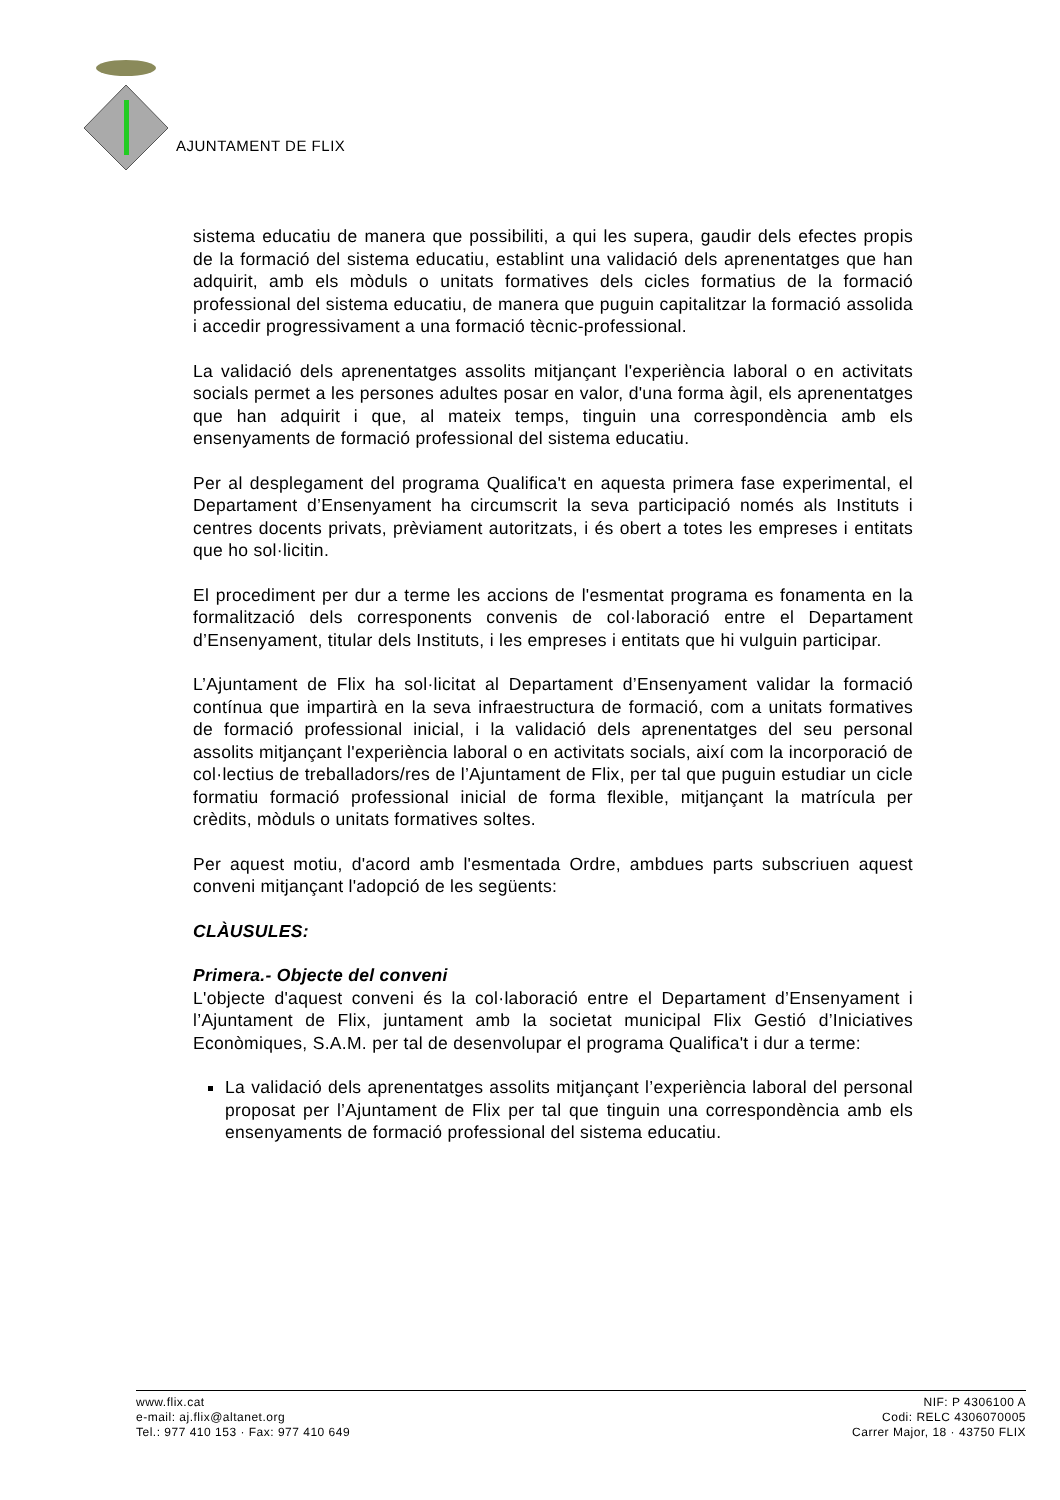AJUNTAMENT DE FLIX
sistema educatiu de manera que possibiliti, a qui les supera, gaudir dels efectes propis de la formació del sistema educatiu, establint una validació dels aprenentatges que han adquirit, amb els mòduls o unitats formatives dels cicles formatius de la formació professional del sistema educatiu, de manera que puguin capitalitzar la formació assolida i accedir progressivament a una formació tècnic-professional.
La validació dels aprenentatges assolits mitjançant l'experiència laboral o en activitats socials permet a les persones adultes posar en valor, d'una forma àgil, els aprenentatges que han adquirit i que, al mateix temps, tinguin una correspondència amb els ensenyaments de formació professional del sistema educatiu.
Per al desplegament del programa Qualifica't en aquesta primera fase experimental, el Departament d’Ensenyament ha circumscrit la seva participació només als Instituts i centres docents privats, prèviament autoritzats, i és obert a totes les empreses i entitats que ho sol·licitin.
El procediment per dur a terme les accions de l'esmentat programa es fonamenta en la formalització dels corresponents convenis de col·laboració entre el Departament d’Ensenyament, titular dels Instituts, i les empreses i entitats que hi vulguin participar.
L’Ajuntament de Flix ha sol·licitat al Departament d’Ensenyament validar la formació contínua que impartirà en la seva infraestructura de formació, com a unitats formatives de formació professional inicial, i la validació dels aprenentatges del seu personal assolits mitjançant l'experiència laboral o en activitats socials, així com la incorporació de col·lectius de treballadors/res de l’Ajuntament de Flix, per tal que puguin estudiar un cicle formatiu formació professional inicial de forma flexible, mitjançant la matrícula per crèdits, mòduls o unitats formatives soltes.
Per aquest motiu, d'acord amb l'esmentada Ordre, ambdues parts subscriuen aquest conveni mitjançant l'adopció de les següents:
CLÀUSULES:
Primera.- Objecte del conveni
L'objecte d'aquest conveni és la col·laboració entre el Departament d’Ensenyament i l’Ajuntament de Flix, juntament amb la societat municipal Flix Gestió d’Iniciatives Econòmiques, S.A.M. per tal de desenvolupar el programa Qualifica't i dur a terme:
La validació dels aprenentatges assolits mitjançant l’experiència laboral del personal proposat per l’Ajuntament de Flix per tal que tinguin una correspondència amb els ensenyaments de formació professional del sistema educatiu.
www.flix.cat
e-mail: aj.flix@altanet.org
Tel.: 977 410 153 · Fax: 977 410 649
NIF: P 4306100 A
Codi: RELC 4306070005
Carrer Major, 18 · 43750 FLIX